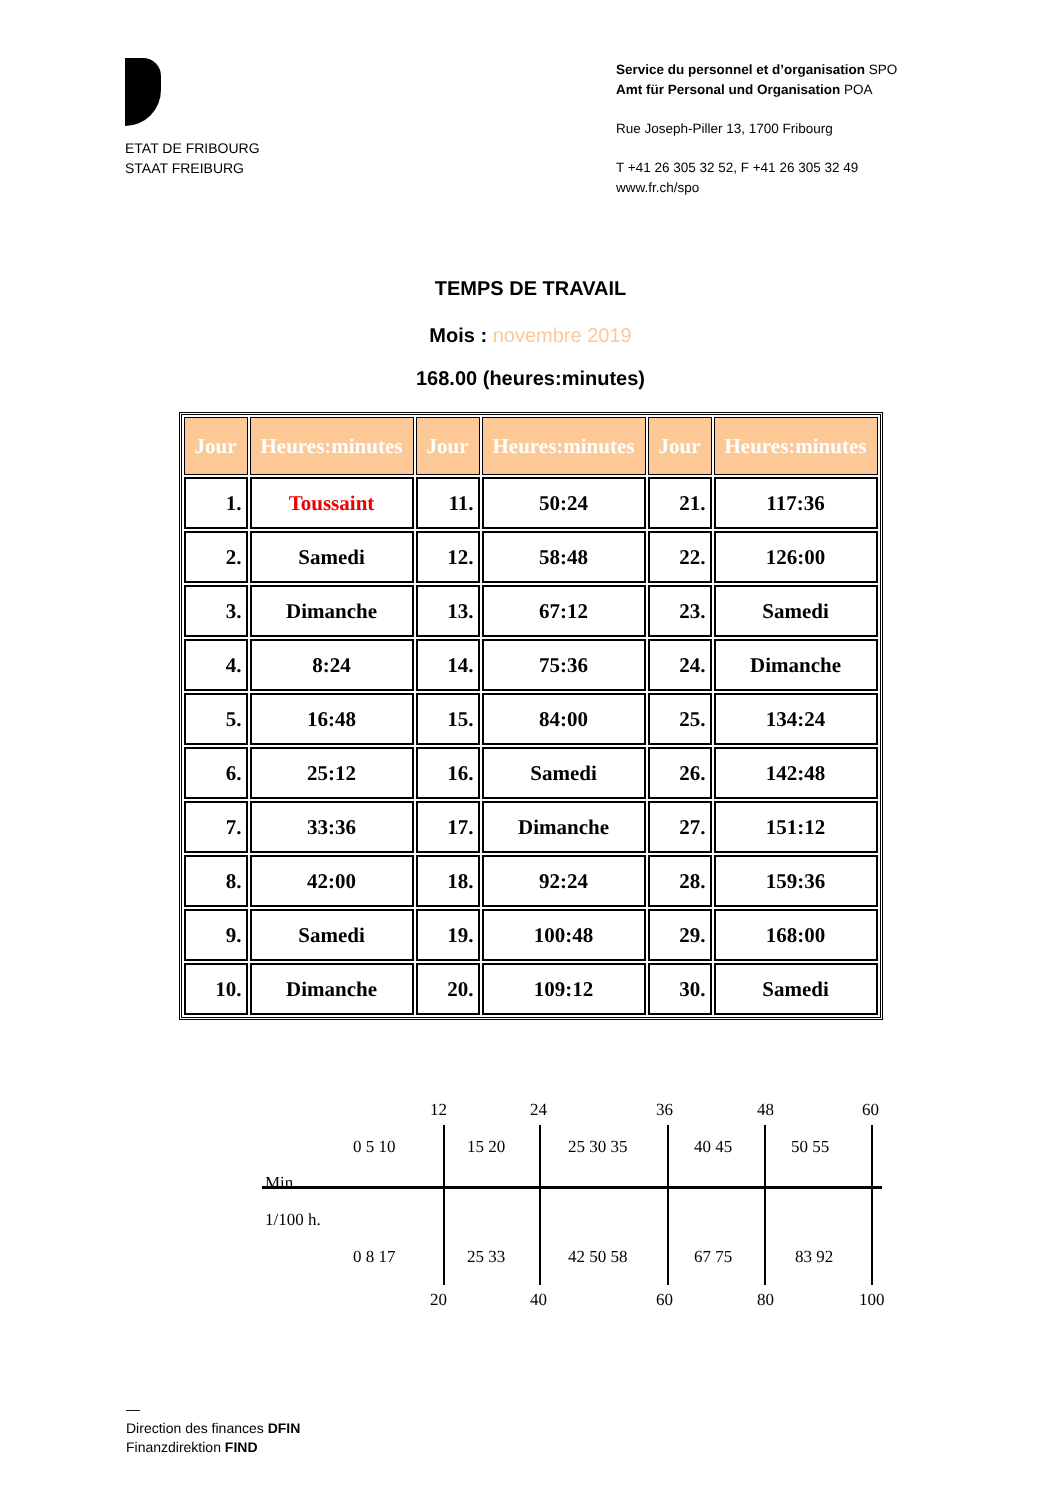ETAT DE FRIBOURG
STAAT FREIBURG
Service du personnel et d’organisation SPO
Amt für Personal und Organisation POA
Rue Joseph-Piller 13, 1700 Fribourg
T +41 26 305 32 52, F +41 26 305 32 49
www.fr.ch/spo
TEMPS DE TRAVAIL
Mois : novembre 2019
168.00 (heures:minutes)
| Jour | Heures:minutes | Jour | Heures:minutes | Jour | Heures:minutes |
| --- | --- | --- | --- | --- | --- |
| 1. | Toussaint | 11. | 50:24 | 21. | 117:36 |
| 2. | Samedi | 12. | 58:48 | 22. | 126:00 |
| 3. | Dimanche | 13. | 67:12 | 23. | Samedi |
| 4. | 8:24 | 14. | 75:36 | 24. | Dimanche |
| 5. | 16:48 | 15. | 84:00 | 25. | 134:24 |
| 6. | 25:12 | 16. | Samedi | 26. | 142:48 |
| 7. | 33:36 | 17. | Dimanche | 27. | 151:12 |
| 8. | 42:00 | 18. | 92:24 | 28. | 159:36 |
| 9. | Samedi | 19. | 100:48 | 29. | 168:00 |
| 10. | Dimanche | 20. | 109:12 | 30. | Samedi |
12 24 36 48 60
0 5 10 15 20 25 30 35 40 45 50 55
Min.
1/100 h.
0 8 17 25 33 42 50 58 67 75 83 92
20 40 60 80 100
—
Direction des finances DFIN
Finanzdirektion FIND